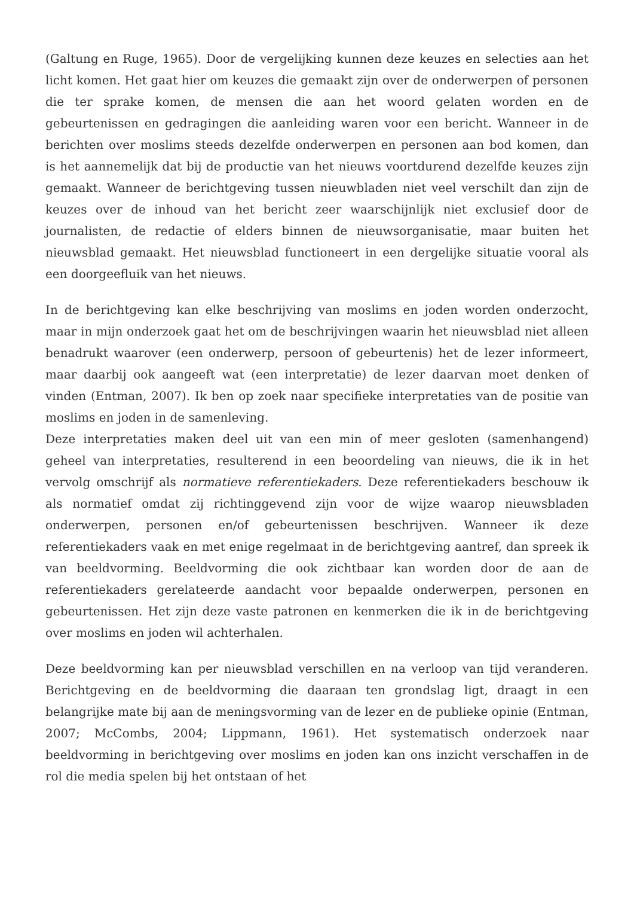(Galtung en Ruge, 1965). Door de vergelijking kunnen deze keuzes en selecties aan het licht komen. Het gaat hier om keuzes die gemaakt zijn over de onderwerpen of personen die ter sprake komen, de mensen die aan het woord gelaten worden en de gebeurtenissen en gedragingen die aanleiding waren voor een bericht. Wanneer in de berichten over moslims steeds dezelfde onderwerpen en personen aan bod komen, dan is het aannemelijk dat bij de productie van het nieuws voortdurend dezelfde keuzes zijn gemaakt. Wanneer de berichtgeving tussen nieuwbladen niet veel verschilt dan zijn de keuzes over de inhoud van het bericht zeer waarschijnlijk niet exclusief door de journalisten, de redactie of elders binnen de nieuwsorganisatie, maar buiten het nieuwsblad gemaakt. Het nieuwsblad functioneert in een dergelijke situatie vooral als een doorgeefluik van het nieuws.
In de berichtgeving kan elke beschrijving van moslims en joden worden onderzocht, maar in mijn onderzoek gaat het om de beschrijvingen waarin het nieuwsblad niet alleen benadrukt waarover (een onderwerp, persoon of gebeurtenis) het de lezer informeert, maar daarbij ook aangeeft wat (een interpretatie) de lezer daarvan moet denken of vinden (Entman, 2007). Ik ben op zoek naar specifieke interpretaties van de positie van moslims en joden in de samenleving.
Deze interpretaties maken deel uit van een min of meer gesloten (samenhangend) geheel van interpretaties, resulterend in een beoordeling van nieuws, die ik in het vervolg omschrijf als normatieve referentiekaders. Deze referentiekaders beschouw ik als normatief omdat zij richtinggevend zijn voor de wijze waarop nieuwsbladen onderwerpen, personen en/of gebeurtenissen beschrijven. Wanneer ik deze referentiekaders vaak en met enige regelmaat in de berichtgeving aantref, dan spreek ik van beeldvorming. Beeldvorming die ook zichtbaar kan worden door de aan de referentiekaders gerelateerde aandacht voor bepaalde onderwerpen, personen en gebeurtenissen. Het zijn deze vaste patronen en kenmerken die ik in de berichtgeving over moslims en joden wil achterhalen.
Deze beeldvorming kan per nieuwsblad verschillen en na verloop van tijd veranderen. Berichtgeving en de beeldvorming die daaraan ten grondslag ligt, draagt in een belangrijke mate bij aan de meningsvorming van de lezer en de publieke opinie (Entman, 2007; McCombs, 2004; Lippmann, 1961). Het systematisch onderzoek naar beeldvorming in berichtgeving over moslims en joden kan ons inzicht verschaffen in de rol die media spelen bij het ontstaan of het